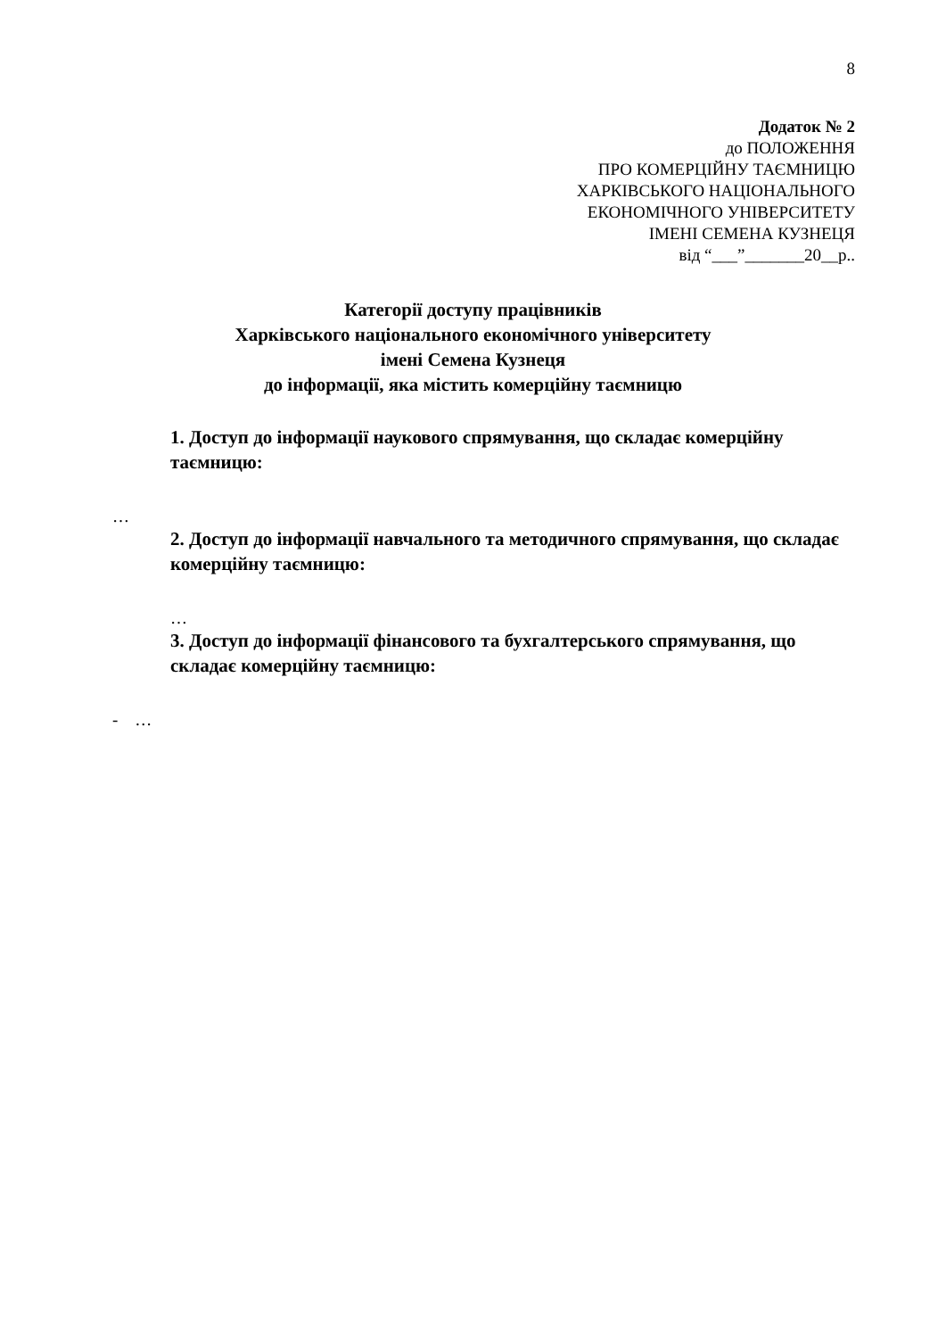8
Додаток № 2
до ПОЛОЖЕННЯ
ПРО КОМЕРЦІЙНУ ТАЄМНИЦЮ
ХАРКІВСЬКОГО НАЦІОНАЛЬНОГО
ЕКОНОМІЧНОГО УНІВЕРСИТЕТУ
ІМЕНІ СЕМЕНА КУЗНЕЦЯ
від “___”_______20__р..
Категорії доступу працівників
Харківського національного економічного університету
імені Семена Кузнеця
до інформації, яка містить комерційну таємницю
1. Доступ до інформації наукового спрямування, що складає комерційну таємницю:
…
2. Доступ до інформації навчального та методичного спрямування, що складає комерційну таємницю:
…
3. Доступ до інформації фінансового та бухгалтерського спрямування, що складає комерційну таємницю:
- …